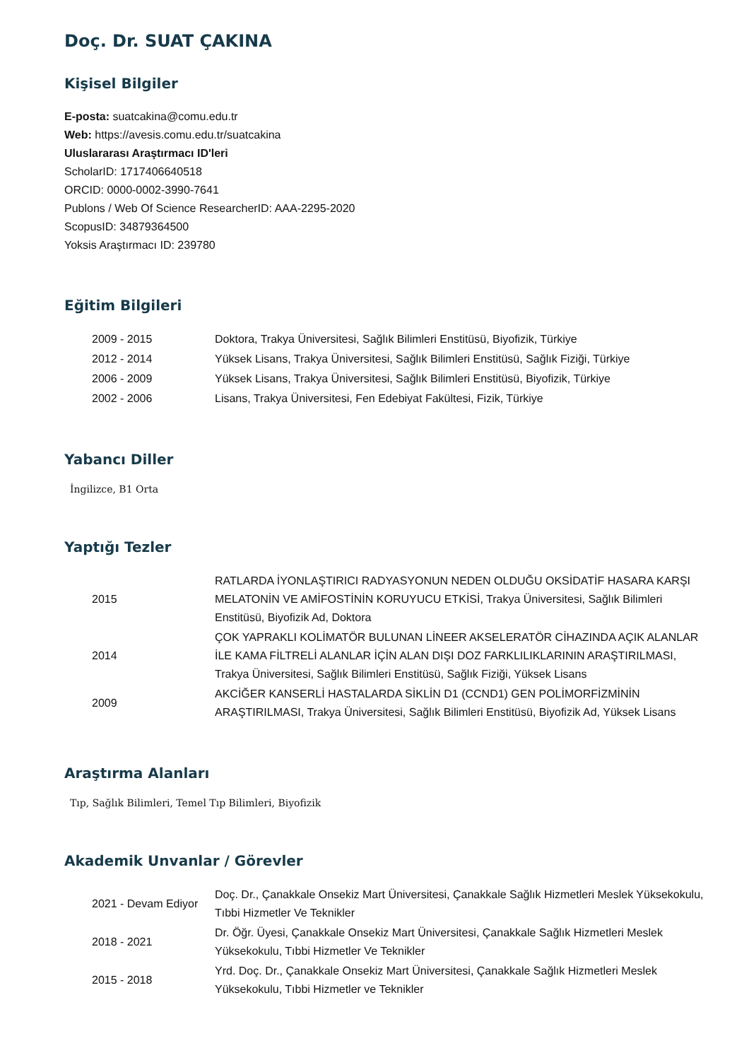Doç. Dr. SUAT ÇAKINA
Kişisel Bilgiler
E-posta: suatcakina@comu.edu.tr
Web: https://avesis.comu.edu.tr/suatcakina
Uluslararası Araştırmacı ID'leri
ScholarID: 1717406640518
ORCID: 0000-0002-3990-7641
Publons / Web Of Science ResearcherID: AAA-2295-2020
ScopusID: 34879364500
Yoksis Araştırmacı ID: 239780
Eğitim Bilgileri
| 2009 - 2015 | Doktora, Trakya Üniversitesi, Sağlık Bilimleri Enstitüsü, Biyofizik, Türkiye |
| 2012 - 2014 | Yüksek Lisans, Trakya Üniversitesi, Sağlık Bilimleri Enstitüsü, Sağlık Fiziği, Türkiye |
| 2006 - 2009 | Yüksek Lisans, Trakya Üniversitesi, Sağlık Bilimleri Enstitüsü, Biyofizik, Türkiye |
| 2002 - 2006 | Lisans, Trakya Üniversitesi, Fen Edebiyat Fakültesi, Fizik, Türkiye |
Yabancı Diller
İngilizce, B1 Orta
Yaptığı Tezler
| 2015 | RATLARDA İYONLAŞTIRICI RADYASYONUN NEDEN OLDUĞU OKSİDATİF HASARA KARŞI MELATONİN VE AMİFOSTİNİN KORUYUCU ETKİSİ, Trakya Üniversitesi, Sağlık Bilimleri Enstitüsü, Biyofizik Ad, Doktora |
| 2014 | ÇOK YAPRAKLI KOLİMATÖR BULUNAN LİNEER AKSELERATÖR CİHAZINDA AÇIK ALANLAR İLE KAMA FİLTRELİ ALANLAR İÇİN ALAN DIŞI DOZ FARKLILIKLARININ ARAŞTIRILMASI, Trakya Üniversitesi, Sağlık Bilimleri Enstitüsü, Sağlık Fiziği, Yüksek Lisans |
| 2009 | AKCİĞER KANSERLİ HASTALARDA SİKLİN D1 (CCND1) GEN POLİMORFİZMİNİN ARAŞTIRILMASI, Trakya Üniversitesi, Sağlık Bilimleri Enstitüsü, Biyofizik Ad, Yüksek Lisans |
Araştırma Alanları
Tıp, Sağlık Bilimleri, Temel Tıp Bilimleri, Biyofizik
Akademik Unvanlar / Görevler
| 2021 - Devam Ediyor | Doç. Dr., Çanakkale Onsekiz Mart Üniversitesi, Çanakkale Sağlık Hizmetleri Meslek Yüksekokulu, Tıbbi Hizmetler Ve Teknikler |
| 2018 - 2021 | Dr. Öğr. Üyesi, Çanakkale Onsekiz Mart Üniversitesi, Çanakkale Sağlık Hizmetleri Meslek Yüksekokulu, Tıbbi Hizmetler Ve Teknikler |
| 2015 - 2018 | Yrd. Doç. Dr., Çanakkale Onsekiz Mart Üniversitesi, Çanakkale Sağlık Hizmetleri Meslek Yüksekokulu, Tıbbi Hizmetler ve Teknikler |